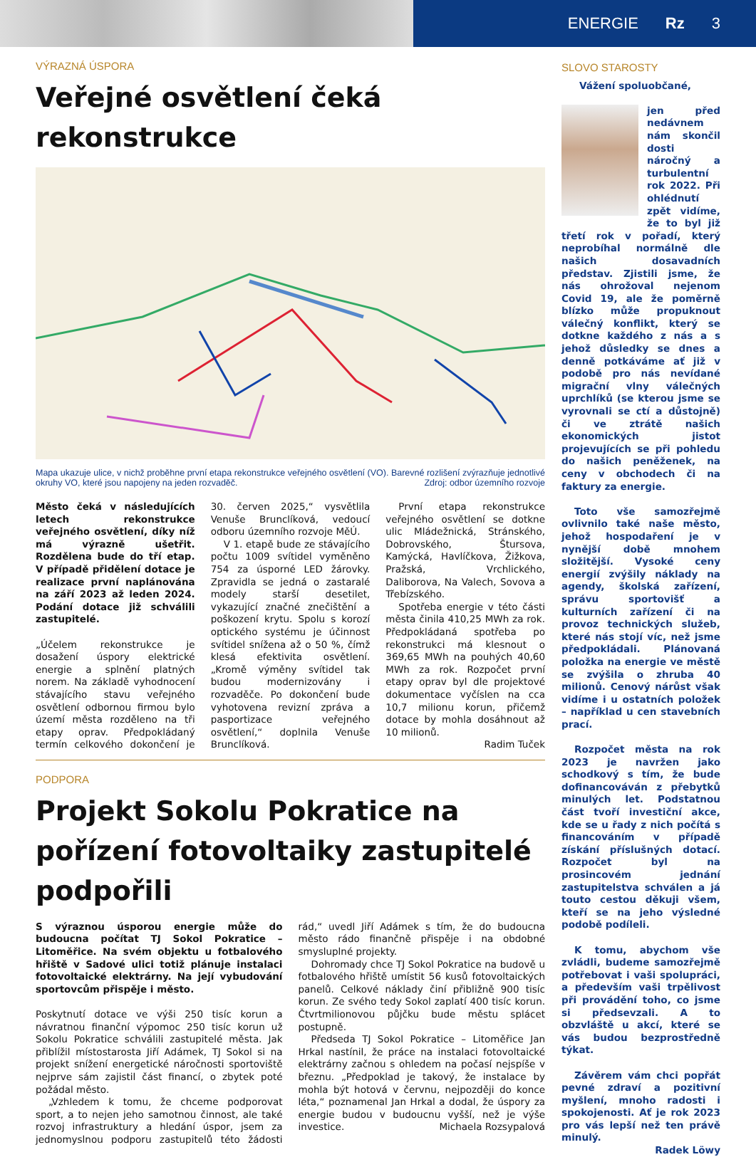ENERGIE Rz 3
VÝRAZNÁ ÚSPORA
Veřejné osvětlení čeká rekonstrukce
Mapa ukazuje ulice, v nichž proběhne první etapa rekonstrukce veřejného osvětlení (VO). Barevné rozlišení zvýrazňuje jednotlivé okruhy VO, které jsou napojeny na jeden rozvaděč. Zdroj: odbor územního rozvoje
Město čeká v následujících letech rekonstrukce veřejného osvětlení, díky níž má výrazně ušetřit. Rozdělena bude do tří etap. V případě přidělení dotace je realizace první naplánována na září 2023 až leden 2024. Podání dotace již schválili zastupitelé.
„Účelem rekonstrukce je dosažení úspory elektrické energie a splnění platných norem. Na základě vyhodnocení stávajícího stavu veřejného osvětlení odbornou firmou bylo území města rozděleno na tři etapy oprav. Předpokládaný termín celkového dokončení je 30. červen 2025,“ vysvětlila Venuše Brunclíková, vedoucí odboru územního rozvoje MěÚ.
V 1. etapě bude ze stávajícího počtu 1009 svítidel vyměněno 754 za úsporné LED žárovky. Zpravidla se jedná o zastaralé modely starší desetilet, vykazující značné znečištění a poškození krytu. Spolu s korozí optického systému je účinnost svítidel snížena až o 50 %, čímž klesá efektivita osvětlení. „Kromě výměny svítidel tak budou modernizovány i rozvaděče. Po dokončení bude vyhotovena revizní zpráva a pasportizace veřejného osvětlení,“ doplnila Venuše Brunclíková.
První etapa rekonstrukce veřejného osvětlení se dotkne ulic Mládežnická, Stránského, Dobrovského, Štursova, Kamýcká, Havlíčkova, Žižkova, Pražská, Vrchlického, Daliborova, Na Valech, Sovova a Třebízského.
Spotřeba energie v této části města činila 410,25 MWh za rok. Předpokládaná spotřeba po rekonstrukci má klesnout o 369,65 MWh na pouhých 40,60 MWh za rok. Rozpočet první etapy oprav byl dle projektové dokumentace vyčíslen na cca 10,7 milionu korun, přičemž dotace by mohla dosáhnout až 10 milionů.
Radim Tuček
PODPORA
Projekt Sokolu Pokratice na pořízení fotovoltaiky zastupitelé podpořili
S výraznou úsporou energie může do budoucna počítat TJ Sokol Pokratice – Litoměřice. Na svém objektu u fotbalového hřiště v Sadové ulici totiž plánuje instalaci fotovoltaické elektrárny. Na její vybudování sportovcům přispěje i město.
Poskytnutí dotace ve výši 250 tisíc korun a návratnou finanční výpomoc 250 tisíc korun už Sokolu Pokratice schválili zastupitelé města. Jak přiblížil místostarosta Jiří Adámek, TJ Sokol si na projekt snížení energetické náročnosti sportoviště nejprve sám zajistil část financí, o zbytek poté požádal město.
„Vzhledem k tomu, že chceme podporovat sport, a to nejen jeho samotnou činnost, ale také rozvoj infrastruktury a hledání úspor, jsem za jednomyslnou podporu zastupitelů této žádosti rád,“ uvedl Jiří Adámek s tím, že do budoucna město rádo finančně přispěje i na obdobné smysluplné projekty.
Dohromady chce TJ Sokol Pokratice na budově u fotbalového hřiště umístit 56 kusů fotovoltaických panelů. Celkové náklady činí přibližně 900 tisíc korun. Ze svého tedy Sokol zaplatí 400 tisíc korun. Čtvrtmilionovou půjčku bude městu splácet postupně.
Předseda TJ Sokol Pokratice – Litoměřice Jan Hrkal nastínil, že práce na instalaci fotovoltaické elektrárny začnou s ohledem na počasí nejspíše v březnu. „Předpoklad je takový, že instalace by mohla být hotová v červnu, nejpozději do konce léta,“ poznamenal Jan Hrkal a dodal, že úspory za energie budou v budoucnu vyšší, než je výše investice. Michaela Rozsypalová
SLOVO STAROSTY
Vážení spoluobčané,
jen před nedávnem nám skončil dosti náročný a turbulentní rok 2022. Při ohlédnutí zpět vidíme, že to byl již třetí rok v pořadí, který neprobíhal normálně dle našich dosavadních představ. Zjistili jsme, že nás ohrožoval nejenom Covid 19, ale že poměrně blízko může propuknout válečný konflikt, který se dotkne každého z nás a s jehož důsledky se dnes a denně potkáváme ať již v podobě pro nás nevídané migrační vlny válečných uprchlíků (se kterou jsme se vyrovnali se ctí a důstojně) či ve ztrátě našich ekonomických jistot projevujících se při pohledu do našich peněženek, na ceny v obchodech či na faktury za energie.
Toto vše samozřejmě ovlivnilo také naše město, jehož hospodaření je v nynější době mnohem složitější. Vysoké ceny energií zvýšily náklady na agendy, školská zařízení, správu sportovišť a kulturních zařízení či na provoz technických služeb, které nás stojí víc, než jsme předpokládali. Plánovaná položka na energie ve městě se zvýšila o zhruba 40 milionů. Cenový nárůst však vidíme i u ostatních položek – například u cen stavebních prací.
Rozpočet města na rok 2023 je navržen jako schodkový s tím, že bude dofinancováván z přebytků minulých let. Podstatnou část tvoří investiční akce, kde se u řady z nich počítá s financováním v případě získání příslušných dotací. Rozpočet byl na prosincovém jednání zastupitelstva schválen a já touto cestou děkuji všem, kteří se na jeho výsledné podobě podíleli.
K tomu, abychom vše zvládli, budeme samozřejmě potřebovat i vaši spolupráci, a především vaši trpělivost při provádění toho, co jsme si předsevzali. A to obzvláště u akcí, které se vás budou bezprostředně týkat.
Závěrem vám chci popřát pevné zdraví a pozitivní myšlení, mnoho radosti i spokojenosti. Ať je rok 2023 pro vás lepší než ten právě minulý.
Radek Löwy